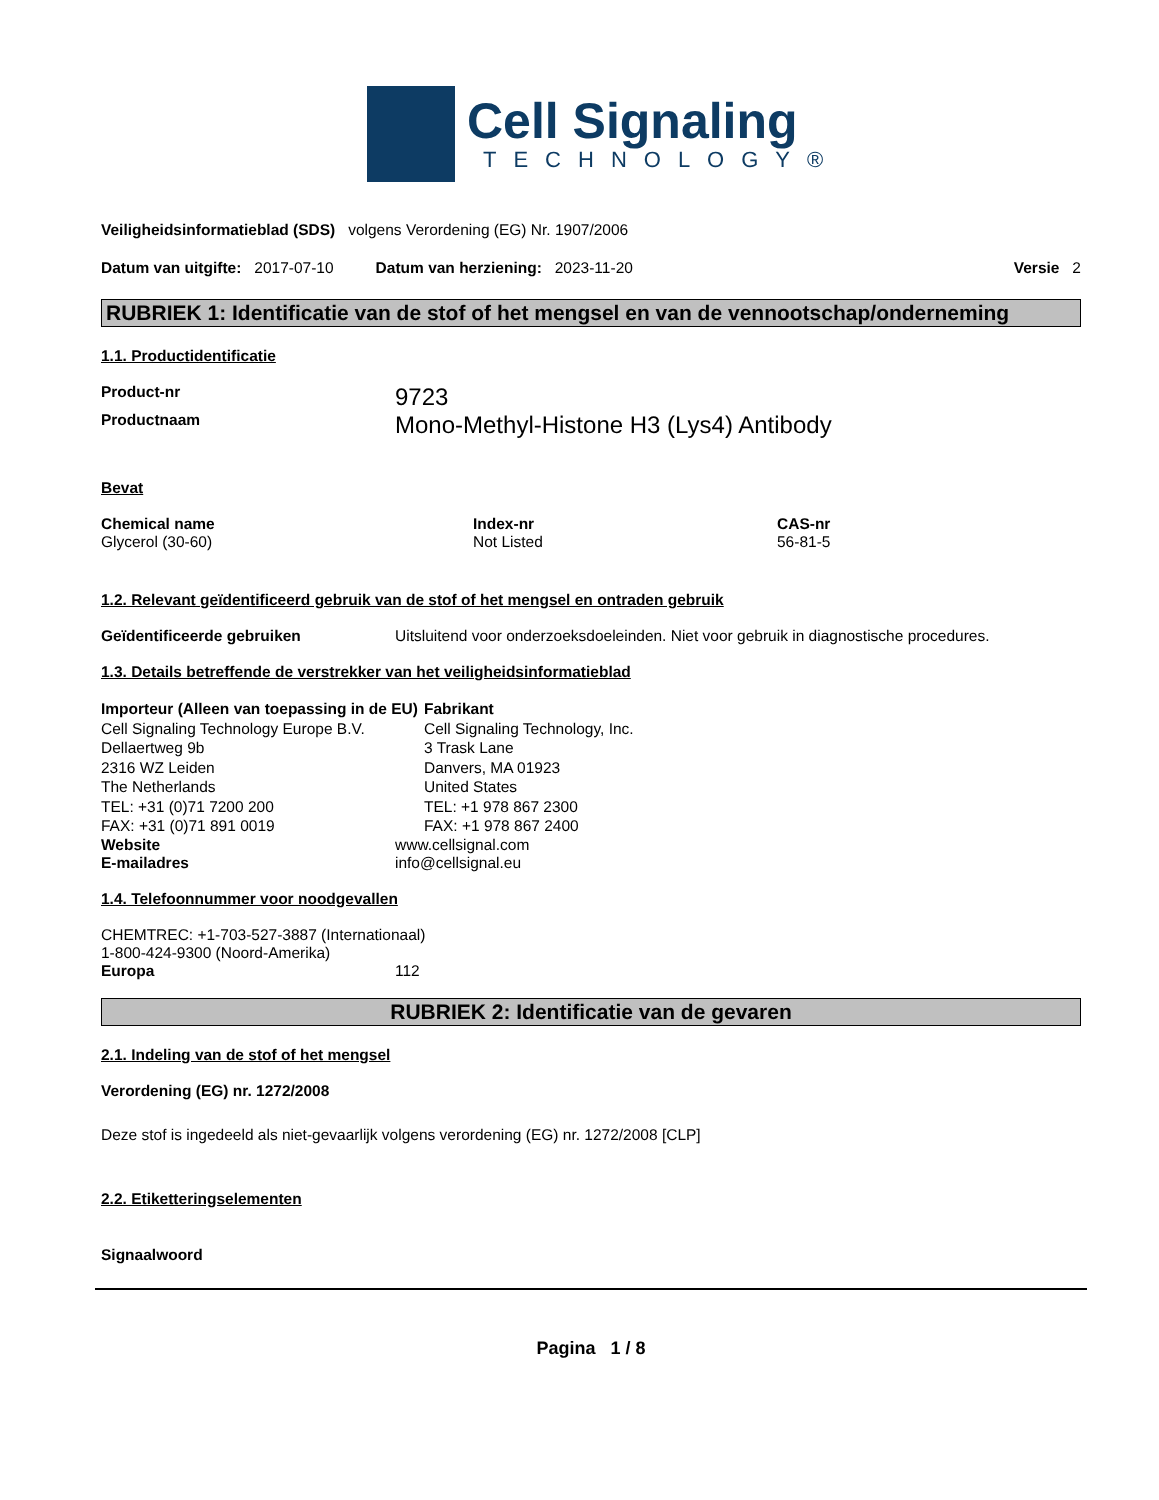Cell Signaling
TECHNOLOGY®
Veiligheidsinformatieblad (SDS) volgens Verordening (EG) Nr. 1907/2006
Datum van uitgifte: 2017-07-10 Datum van herziening: 2023-11-20 Versie 2
RUBRIEK 1: Identificatie van de stof of het mengsel en van de vennootschap/onderneming
1.1. Productidentificatie
Product-nr 9723
Productnaam Mono-Methyl-Histone H3 (Lys4) Antibody
Bevat
| Chemical name | Index-nr | CAS-nr |
| --- | --- | --- |
| Glycerol (30-60) | Not Listed | 56-81-5 |
1.2. Relevant geïdentificeerd gebruik van de stof of het mengsel en ontraden gebruik
Geïdentificeerde gebruiken Uitsluitend voor onderzoeksdoeleinden. Niet voor gebruik in diagnostische procedures.
1.3. Details betreffende de verstrekker van het veiligheidsinformatieblad
Importeur (Alleen van toepassing in de EU)
Cell Signaling Technology Europe B.V.
Dellaertweg 9b
2316 WZ Leiden
The Netherlands
TEL: +31 (0)71 7200 200
FAX: +31 (0)71 891 0019
Fabrikant
Cell Signaling Technology, Inc.
3 Trask Lane
Danvers, MA 01923
United States
TEL: +1 978 867 2300
FAX: +1 978 867 2400
Website www.cellsignal.com
E-mailadres info@cellsignal.eu
1.4. Telefoonnummer voor noodgevallen
CHEMTREC: +1-703-527-3887 (Internationaal)
1-800-424-9300 (Noord-Amerika)
Europa 112
RUBRIEK 2: Identificatie van de gevaren
2.1. Indeling van de stof of het mengsel
Verordening (EG) nr. 1272/2008
Deze stof is ingedeeld als niet-gevaarlijk volgens verordening (EG) nr. 1272/2008 [CLP]
2.2. Etiketteringselementen
Signaalwoord
Pagina 1 / 8